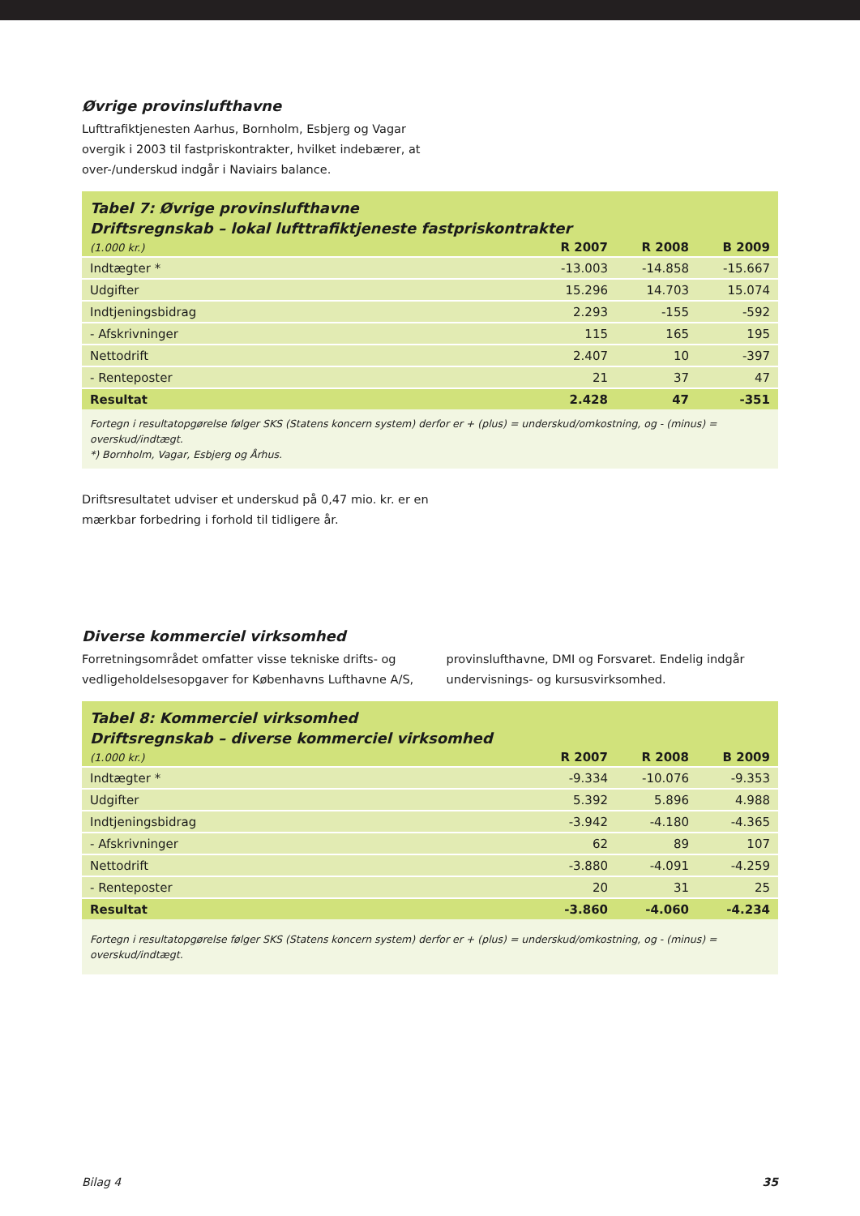Øvrige provinslufthavne
Lufttrafiktjenesten Aarhus, Bornholm, Esbjerg og Vagar
overgik i 2003 til fastpriskontrakter, hvilket indebærer, at
over-/underskud indgår i Naviairs balance.
Tabel 7: Øvrige provinslufthavne
Driftsregnskab – lokal lufttrafiktjeneste fastpriskontrakter
| (1.000 kr.) | R 2007 | R 2008 | B 2009 |
| --- | --- | --- | --- |
| Indtægter * | -13.003 | -14.858 | -15.667 |
| Udgifter | 15.296 | 14.703 | 15.074 |
| Indtjeningsbidrag | 2.293 | -155 | -592 |
| - Afskrivninger | 115 | 165 | 195 |
| Nettodrift | 2.407 | 10 | -397 |
| - Renteposter | 21 | 37 | 47 |
| Resultat | 2.428 | 47 | -351 |
Fortegn i resultatopgørelse følger SKS (Statens koncern system) derfor er + (plus) = underskud/omkostning, og - (minus) = overskud/indtægt.
*) Bornholm, Vagar, Esbjerg og Århus.
Driftsresultatet udviser et underskud på 0,47 mio. kr. er en
mærkbar forbedring i forhold til tidligere år.
Diverse kommerciel virksomhed
Forretningsområdet omfatter visse tekniske drifts- og vedligeholdelsesopgaver for Københavns Lufthavne A/S,
provinslufthavne, DMI og Forsvaret. Endelig indgår undervisnings- og kursusvirksomhed.
Tabel 8: Kommerciel virksomhed
Driftsregnskab – diverse kommerciel virksomhed
| (1.000 kr.) | R 2007 | R 2008 | B 2009 |
| --- | --- | --- | --- |
| Indtægter * | -9.334 | -10.076 | -9.353 |
| Udgifter | 5.392 | 5.896 | 4.988 |
| Indtjeningsbidrag | -3.942 | -4.180 | -4.365 |
| - Afskrivninger | 62 | 89 | 107 |
| Nettodrift | -3.880 | -4.091 | -4.259 |
| - Renteposter | 20 | 31 | 25 |
| Resultat | -3.860 | -4.060 | -4.234 |
Fortegn i resultatopgørelse følger SKS (Statens koncern system) derfor er + (plus) = underskud/omkostning, og - (minus) = overskud/indtægt.
Bilag 4 35